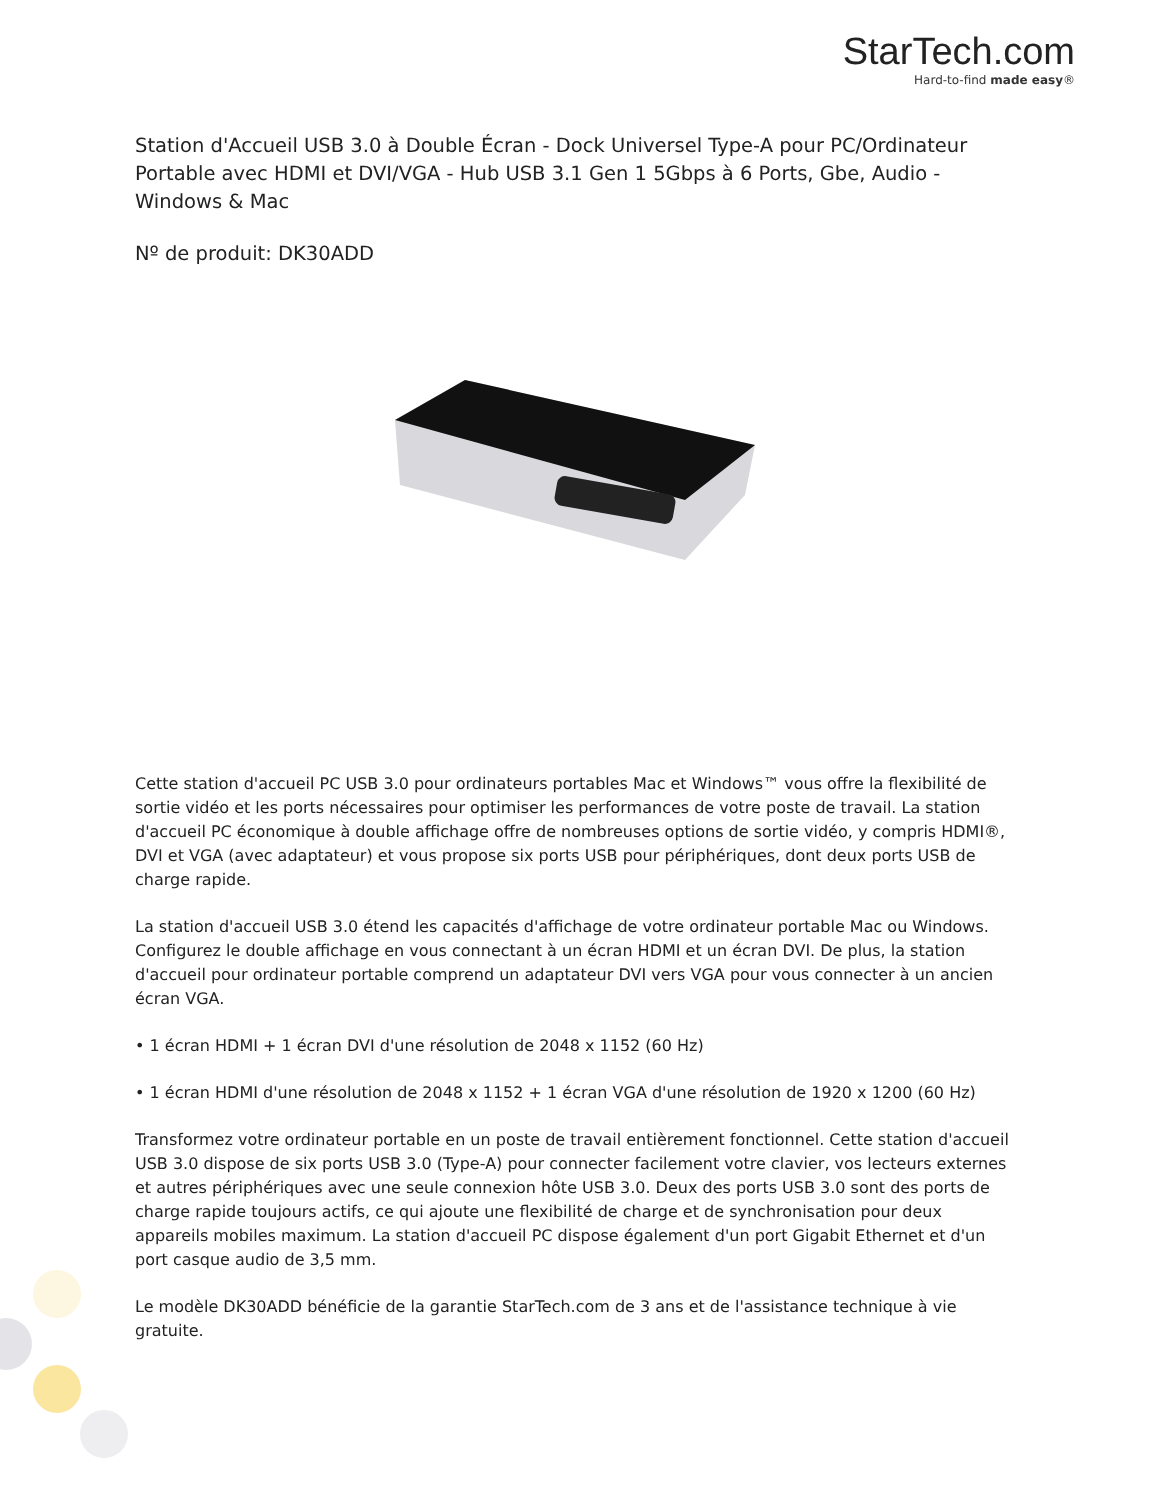StarTech.com
Hard-to-find made easy®
Station d'Accueil USB 3.0 à Double Écran - Dock Universel Type-A pour PC/Ordinateur Portable avec HDMI et DVI/VGA - Hub USB 3.1 Gen 1 5Gbps à 6 Ports, Gbe, Audio - Windows & Mac
Nº de produit: DK30ADD
Cette station d'accueil PC USB 3.0 pour ordinateurs portables Mac et Windows™ vous offre la flexibilité de sortie vidéo et les ports nécessaires pour optimiser les performances de votre poste de travail. La station d'accueil PC économique à double affichage offre de nombreuses options de sortie vidéo, y compris HDMI®, DVI et VGA (avec adaptateur) et vous propose six ports USB pour périphériques, dont deux ports USB de charge rapide.
La station d'accueil USB 3.0 étend les capacités d'affichage de votre ordinateur portable Mac ou Windows. Configurez le double affichage en vous connectant à un écran HDMI et un écran DVI. De plus, la station d'accueil pour ordinateur portable comprend un adaptateur DVI vers VGA pour vous connecter à un ancien écran VGA.
• 1 écran HDMI + 1 écran DVI d'une résolution de 2048 x 1152 (60 Hz)
• 1 écran HDMI d'une résolution de 2048 x 1152 + 1 écran VGA d'une résolution de 1920 x 1200 (60 Hz)
Transformez votre ordinateur portable en un poste de travail entièrement fonctionnel. Cette station d'accueil USB 3.0 dispose de six ports USB 3.0 (Type-A) pour connecter facilement votre clavier, vos lecteurs externes et autres périphériques avec une seule connexion hôte USB 3.0. Deux des ports USB 3.0 sont des ports de charge rapide toujours actifs, ce qui ajoute une flexibilité de charge et de synchronisation pour deux appareils mobiles maximum. La station d'accueil PC dispose également d'un port Gigabit Ethernet et d'un port casque audio de 3,5 mm.
Le modèle DK30ADD bénéficie de la garantie StarTech.com de 3 ans et de l'assistance technique à vie gratuite.